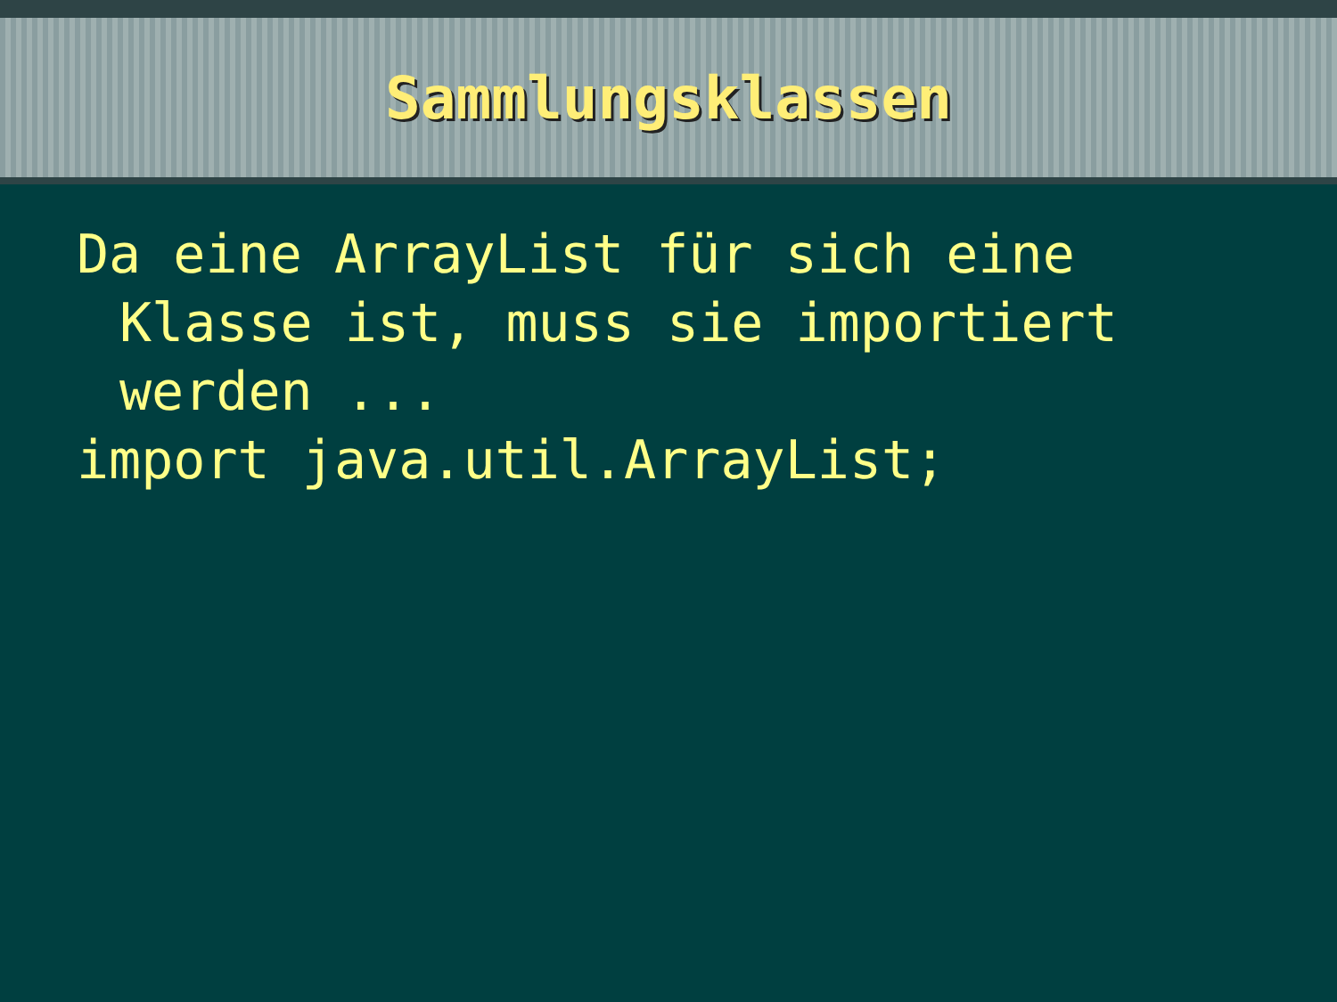Sammlungsklassen
Da eine ArrayList für sich eine
Klasse ist, muss sie importiert
werden ...
import java.util.ArrayList;